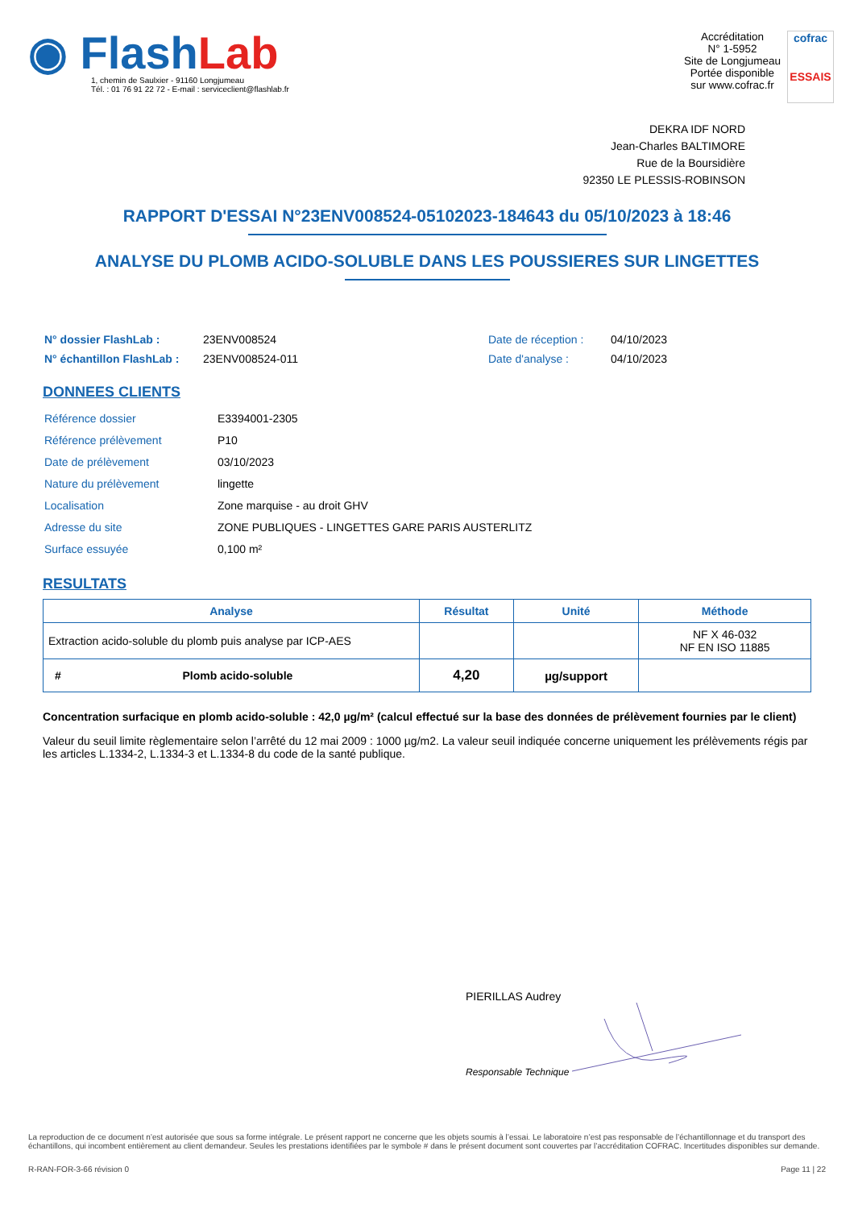◉ Flash Lab
1, chemin de Saulxier - 91160 Longjumeau
Tél. : 01 76 91 22 72 - E-mail : serviceclient@flashlab.fr
Accréditation
N° 1-5952
Site de Longjumeau
Portée disponible
sur www.cofrac.fr
cofrac
ESSAIS
DEKRA IDF NORD
Jean-Charles BALTIMORE
Rue de la Boursidière
92350 LE PLESSIS-ROBINSON
RAPPORT D'ESSAI N°23ENV008524-05102023-184643 du 05/10/2023 à 18:46
ANALYSE DU PLOMB ACIDO-SOLUBLE DANS LES POUSSIERES SUR LINGETTES
| N° dossier FlashLab : | 23ENV008524 | Date de réception : | 04/10/2023 |
| N° échantillon FlashLab : | 23ENV008524-011 | Date d'analyse : | 04/10/2023 |
DONNEES CLIENTS
| Référence dossier | E3394001-2305 |
| Référence prélèvement | P10 |
| Date de prélèvement | 03/10/2023 |
| Nature du prélèvement | lingette |
| Localisation | Zone marquise - au droit GHV |
| Adresse du site | ZONE PUBLIQUES - LINGETTES GARE PARIS AUSTERLITZ |
| Surface essuyée | 0,100 m² |
RESULTATS
| Analyse | Résultat | Unité | Méthode |
| --- | --- | --- | --- |
| Extraction acido-soluble du plomb puis analyse par ICP-AES | | | NF X 46-032 NF EN ISO 11885 |
| # Plomb acido-soluble | 4,20 | µg/support | |
Concentration surfacique en plomb acido-soluble : 42,0 µg/m² (calcul effectué sur la base des données de prélèvement fournies par le client)
Valeur du seuil limite règlementaire selon l’arrêté du 12 mai 2009 : 1000 µg/m2. La valeur seuil indiquée concerne uniquement les prélèvements régis par les articles L.1334-2, L.1334-3 et L.1334-8 du code de la santé publique.
PIERILLAS Audrey
Responsable Technique
La reproduction de ce document n’est autorisée que sous sa forme intégrale. Le présent rapport ne concerne que les objets soumis à l’essai. Le laboratoire n’est pas responsable de l’échantillonnage et du transport des échantillons, qui incombent entièrement au client demandeur. Seules les prestations identifiées par le symbole # dans le présent document sont couvertes par l’accréditation COFRAC. Incertitudes disponibles sur demande.
R-RAN-FOR-3-66 révision 0 Page 11 | 22